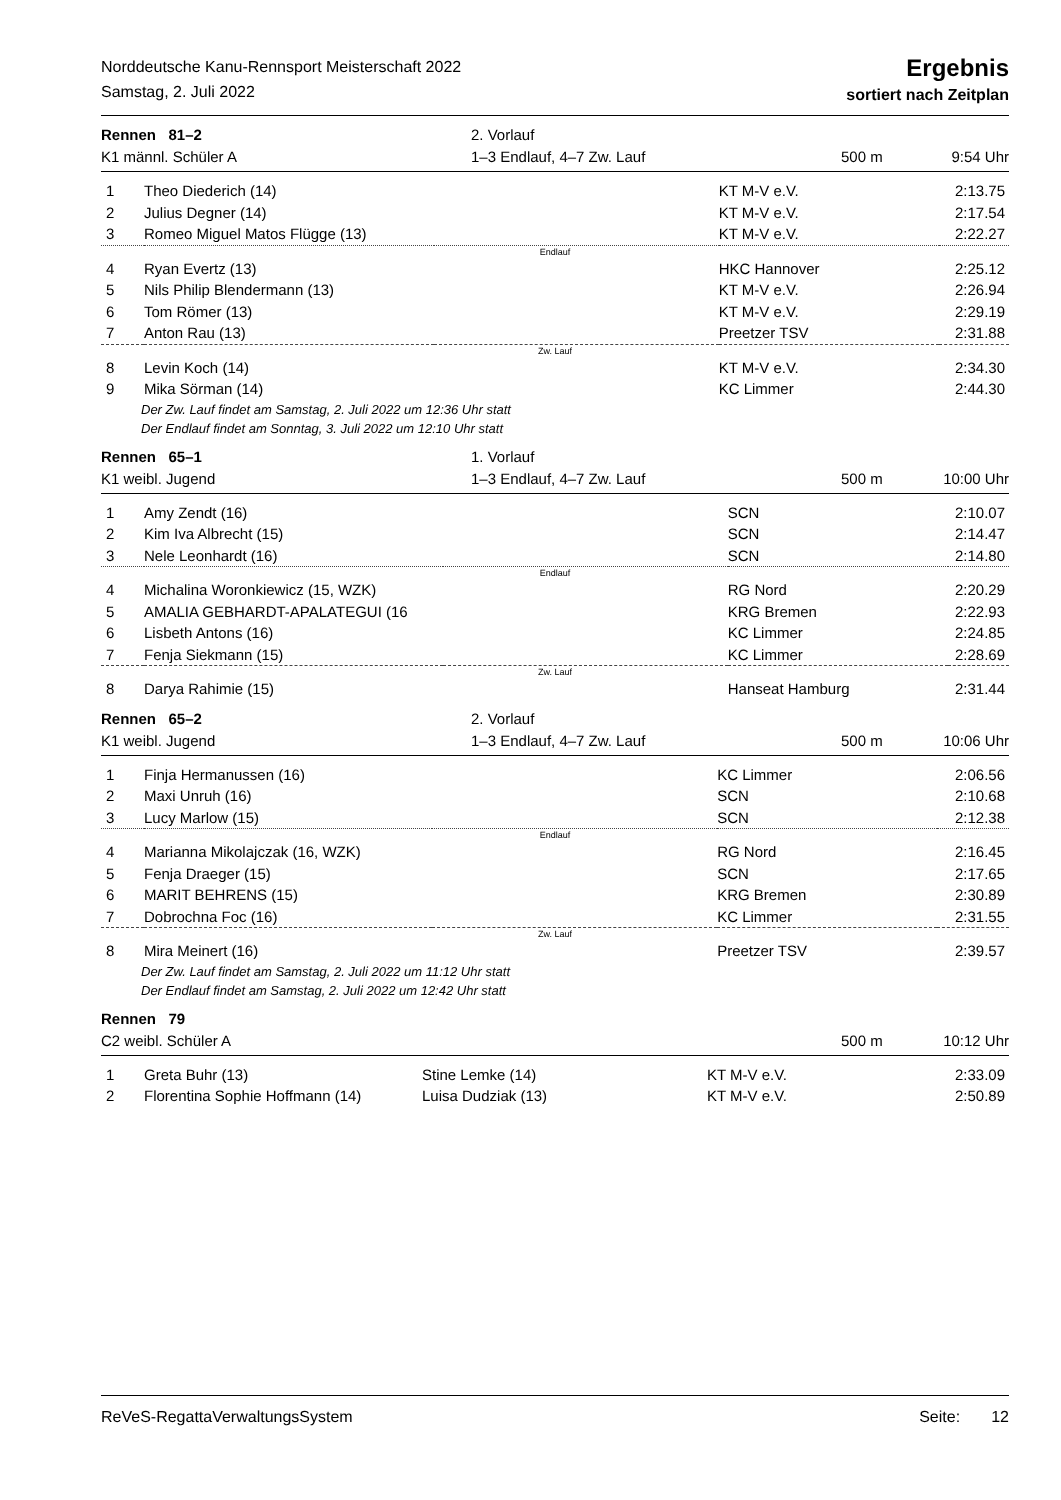Norddeutsche Kanu-Rennsport Meisterschaft 2022
Samstag, 2. Juli 2022
Ergebnis
sortiert nach Zeitplan
Rennen 81–2
K1 männl. Schüler A
2. Vorlauf
1–3 Endlauf, 4–7 Zw. Lauf
500 m 9:54 Uhr
| 1 | Theo Diederich (14) | | KT M-V e.V. | 2:13.75 |
| 2 | Julius Degner (14) | | KT M-V e.V. | 2:17.54 |
| 3 | Romeo Miguel Matos Flügge (13) | | KT M-V e.V. | 2:22.27 |
| Endlauf | | | | |
| 4 | Ryan Evertz (13) | | HKC Hannover | 2:25.12 |
| 5 | Nils Philip Blendermann (13) | | KT M-V e.V. | 2:26.94 |
| 6 | Tom Römer (13) | | KT M-V e.V. | 2:29.19 |
| 7 | Anton Rau (13) | | Preetzer TSV | 2:31.88 |
| Zw. Lauf | | | | |
| 8 | Levin Koch (14) | | KT M-V e.V. | 2:34.30 |
| 9 | Mika Sörman (14) | | KC Limmer | 2:44.30 |
Der Zw. Lauf findet am Samstag, 2. Juli 2022 um 12:36 Uhr statt
Der Endlauf findet am Sonntag, 3. Juli 2022 um 12:10 Uhr statt
Rennen 65–1
K1 weibl. Jugend
1. Vorlauf
1–3 Endlauf, 4–7 Zw. Lauf
500 m 10:00 Uhr
| 1 | Amy Zendt (16) | | SCN | 2:10.07 |
| 2 | Kim Iva Albrecht (15) | | SCN | 2:14.47 |
| 3 | Nele Leonhardt (16) | | SCN | 2:14.80 |
| Endlauf | | | | |
| 4 | Michalina Woronkiewicz (15, WZK) | | RG Nord | 2:20.29 |
| 5 | AMALIA GEBHARDT-APALATEGUI (16 | | KRG Bremen | 2:22.93 |
| 6 | Lisbeth Antons (16) | | KC Limmer | 2:24.85 |
| 7 | Fenja Siekmann (15) | | KC Limmer | 2:28.69 |
| Zw. Lauf | | | | |
| 8 | Darya Rahimie (15) | | Hanseat Hamburg | 2:31.44 |
Rennen 65–2
K1 weibl. Jugend
2. Vorlauf
1–3 Endlauf, 4–7 Zw. Lauf
500 m 10:06 Uhr
| 1 | Finja Hermanussen (16) | | KC Limmer | 2:06.56 |
| 2 | Maxi Unruh (16) | | SCN | 2:10.68 |
| 3 | Lucy Marlow (15) | | SCN | 2:12.38 |
| Endlauf | | | | |
| 4 | Marianna Mikolajczak (16, WZK) | | RG Nord | 2:16.45 |
| 5 | Fenja Draeger (15) | | SCN | 2:17.65 |
| 6 | MARIT BEHRENS (15) | | KRG Bremen | 2:30.89 |
| 7 | Dobrochna Foc (16) | | KC Limmer | 2:31.55 |
| Zw. Lauf | | | | |
| 8 | Mira Meinert (16) | | Preetzer TSV | 2:39.57 |
Der Zw. Lauf findet am Samstag, 2. Juli 2022 um 11:12 Uhr statt
Der Endlauf findet am Samstag, 2. Juli 2022 um 12:42 Uhr statt
Rennen 79
C2 weibl. Schüler A
500 m 10:12 Uhr
| 1 | Greta Buhr (13) | Stine Lemke (14) | KT M-V e.V. | 2:33.09 |
| 2 | Florentina Sophie Hoffmann (14) | Luisa Dudziak (13) | KT M-V e.V. | 2:50.89 |
ReVeS-RegattaVerwaltungsSystem Seite: 12